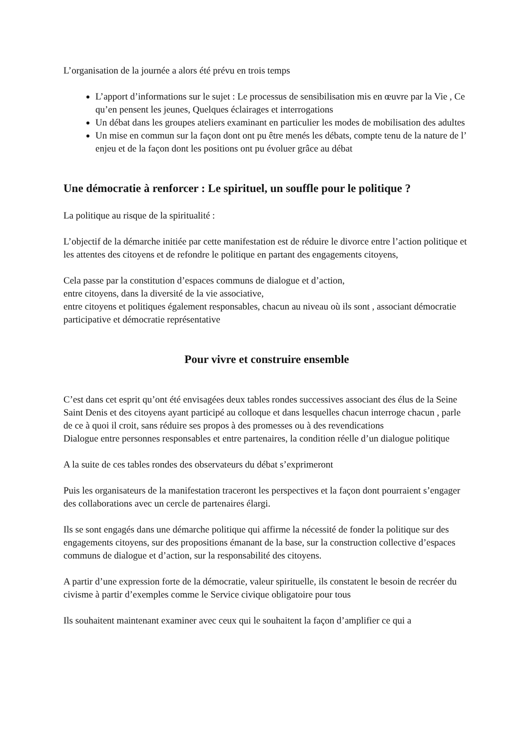L’organisation de la journée a alors été prévu en trois temps
L’apport d’informations sur le sujet : Le processus de sensibilisation mis en œuvre par la Vie , Ce qu’en pensent les jeunes, Quelques éclairages et interrogations
Un débat dans les groupes ateliers examinant en particulier les modes de mobilisation des adultes
Un mise en commun sur la façon dont ont pu être menés les débats, compte tenu de la nature de l’ enjeu et de la façon dont les positions ont pu évoluer grâce au débat
Une démocratie à renforcer : Le spirituel, un souffle pour le politique ?
La politique au risque de la spiritualité :
L’objectif de la démarche initiée par cette manifestation est de réduire le divorce entre l’action politique et les attentes des citoyens et de refondre le politique en partant des engagements citoyens,
Cela passe par la constitution d’espaces communs de dialogue et d’action,
entre citoyens, dans la diversité de la vie associative,
entre citoyens et politiques également responsables, chacun au niveau où ils sont , associant démocratie participative et démocratie représentative
Pour vivre et construire ensemble
C’est dans cet esprit qu’ont été envisagées deux tables rondes successives associant des élus de la Seine Saint Denis et des citoyens ayant participé au colloque et dans lesquelles chacun interroge chacun , parle de ce à quoi il croit, sans réduire ses propos à des promesses ou à des revendications
Dialogue entre personnes responsables et entre partenaires, la condition réelle d’un dialogue politique
A la suite de ces tables rondes des observateurs du débat s’exprimeront
Puis les organisateurs de la manifestation traceront les perspectives et la façon dont pourraient s’engager des collaborations avec un cercle de partenaires élargi.
Ils se sont engagés dans une démarche politique qui affirme la nécessité de fonder la politique sur des engagements citoyens, sur des propositions émanant de la base, sur la construction collective d’espaces communs de dialogue et d’action, sur la responsabilité des citoyens.
A partir d’une expression forte de la démocratie, valeur spirituelle, ils constatent le besoin de recréer du civisme à partir d’exemples comme le Service civique obligatoire pour tous
Ils souhaitent maintenant examiner avec ceux qui le souhaitent la façon d’amplifier ce qui a